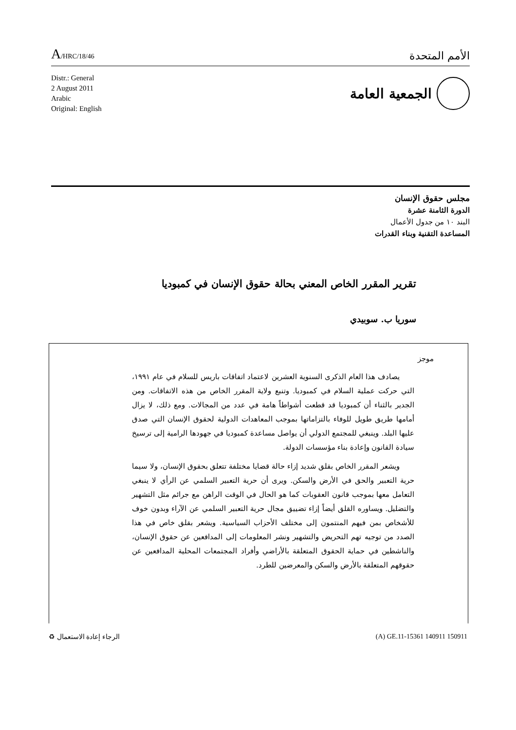A/HRC/18/46
الأمم المتحدة
Distr.: General
2 August 2011
Arabic
Original: English
الجمعية العامة
مجلس حقوق الإنسان
الدورة الثامنة عشرة
البند ١٠ من جدول الأعمال
المساعدة التقنية وبناء القدرات
تقرير المقرر الخاص المعني بحالة حقوق الإنسان في كمبوديا
سوريا ب. سوبيدي
موجز
يصادف هذا العام الذكرى السنوية العشرين لاعتماد اتفاقات باريس للسلام في عام ١٩٩١، التي حركت عملية السلام في كمبوديا. وتنبع ولاية المقرر الخاص من هذه الاتفاقات. ومن الجدير بالثناء أن كمبوديا قد قطعت أشواطاً هامة في عدد من المجالات. ومع ذلك، لا يزال أمامها طريق طويل للوفاء بالتزاماتها بموجب المعاهدات الدولية لحقوق الإنسان التي صدق عليها البلد. وينبغي للمجتمع الدولي أن يواصل مساعدة كمبوديا في جهودها الرامية إلى ترسيخ سيادة القانون وإعادة بناء مؤسسات الدولة.
ويشعر المقرر الخاص بقلق شديد إزاء حالة قضايا مختلفة تتعلق بحقوق الإنسان، ولا سيما حرية التعبير والحق في الأرض والسكن. ويرى أن حرية التعبير السلمي عن الرأي لا ينبغي التعامل معها بموجب قانون العقوبات كما هو الحال في الوقت الراهن مع جرائم مثل التشهير والتضليل. ويساوره القلق أيضاً إزاء تضييق مجال حرية التعبير السلمي عن الآراء وبدون خوف للأشخاص بمن فيهم المنتمون إلى مختلف الأحزاب السياسية. ويشعر بقلق خاص في هذا الصدد من توجيه تهم التحريض والتشهير ونشر المعلومات إلى المدافعين عن حقوق الإنسان، والناشطين في حماية الحقوق المتعلقة بالأراضي وأفراد المجتمعات المحلية المدافعين عن حقوقهم المتعلقة بالأرض والسكن والمعرضين للطرد.
الرجاء إعادة الاستعمال ♻ (A) GE.11-15361 140911 150911